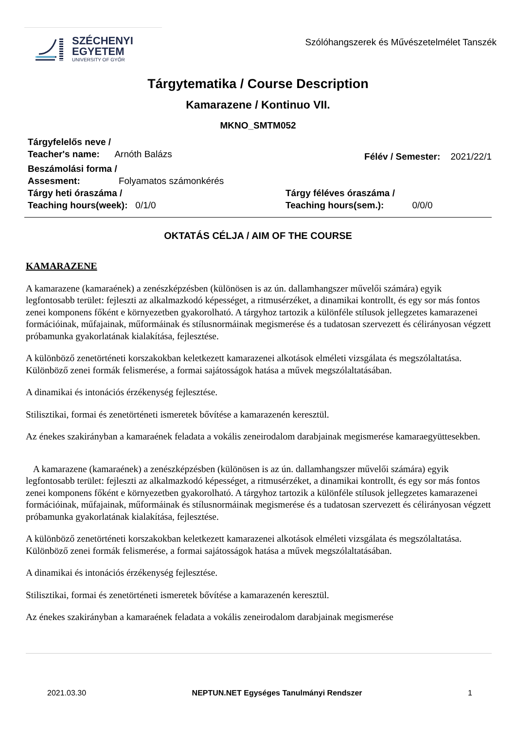SZÉCHENYI
EGYETEM
UNIVERSITY OF GYŐR
Szólóhangszerek és Művészetelmélet Tanszék
Tárgytematika / Course Description
Kamarazene / Kontinuo VII.
MKNO_SMTM052
Tárgyfelelős neve /
Teacher's name: Arnóth Balázs
Félév / Semester: 2021/22/1
Beszámolási forma /
Assesment: Folyamatos számonkérés
Tárgy heti óraszáma /
Teaching hours(week): 0/1/0
Tárgy féléves óraszáma /
Teaching hours(sem.): 0/0/0
OKTATÁS CÉLJA / AIM OF THE COURSE
KAMARAZENE
A kamarazene (kamaraének) a zenészképzésben (különösen is az ún. dallamhangszer művelői számára) egyik legfontosabb terület: fejleszti az alkalmazkodó képességet, a ritmusérzéket, a dinamikai kontrollt, és egy sor más fontos zenei komponens főként e környezetben gyakorolható. A tárgyhoz tartozik a különféle stílusok jellegzetes kamarazenei formációinak, műfajainak, műformáinak és stílusnormáinak megismerése és a tudatosan szervezett és célirányosan végzett próbamunka gyakorlatának kialakítása, fejlesztése.
A különböző zenetörténeti korszakokban keletkezett kamarazenei alkotások elméleti vizsgálata és megszólaltatása. Különböző zenei formák felismerése, a formai sajátosságok hatása a művek megszólaltatásában.
A dinamikai és intonációs érzékenység fejlesztése.
Stilisztikai, formai és zenetörténeti ismeretek bővítése a kamarazenén keresztül.
Az énekes szakirányban a kamaraének feladata a vokális zeneirodalom darabjainak megismerése kamaraegyüttesekben.
A kamarazene (kamaraének) a zenészképzésben (különösen is az ún. dallamhangszer művelői számára) egyik legfontosabb terület: fejleszti az alkalmazkodó képességet, a ritmusérzéket, a dinamikai kontrollt, és egy sor más fontos zenei komponens főként e környezetben gyakorolható. A tárgyhoz tartozik a különféle stílusok jellegzetes kamarazenei formációinak, műfajainak, műformáinak és stílusnormáinak megismerése és a tudatosan szervezett és célirányosan végzett próbamunka gyakorlatának kialakítása, fejlesztése.
A különböző zenetörténeti korszakokban keletkezett kamarazenei alkotások elméleti vizsgálata és megszólaltatása. Különböző zenei formák felismerése, a formai sajátosságok hatása a művek megszólaltatásában.
A dinamikai és intonációs érzékenység fejlesztése.
Stilisztikai, formai és zenetörténeti ismeretek bővítése a kamarazenén keresztül.
Az énekes szakirányban a kamaraének feladata a vokális zeneirodalom darabjainak megismerése
2021.03.30 NEPTUN.NET Egységes Tanulmányi Rendszer 1